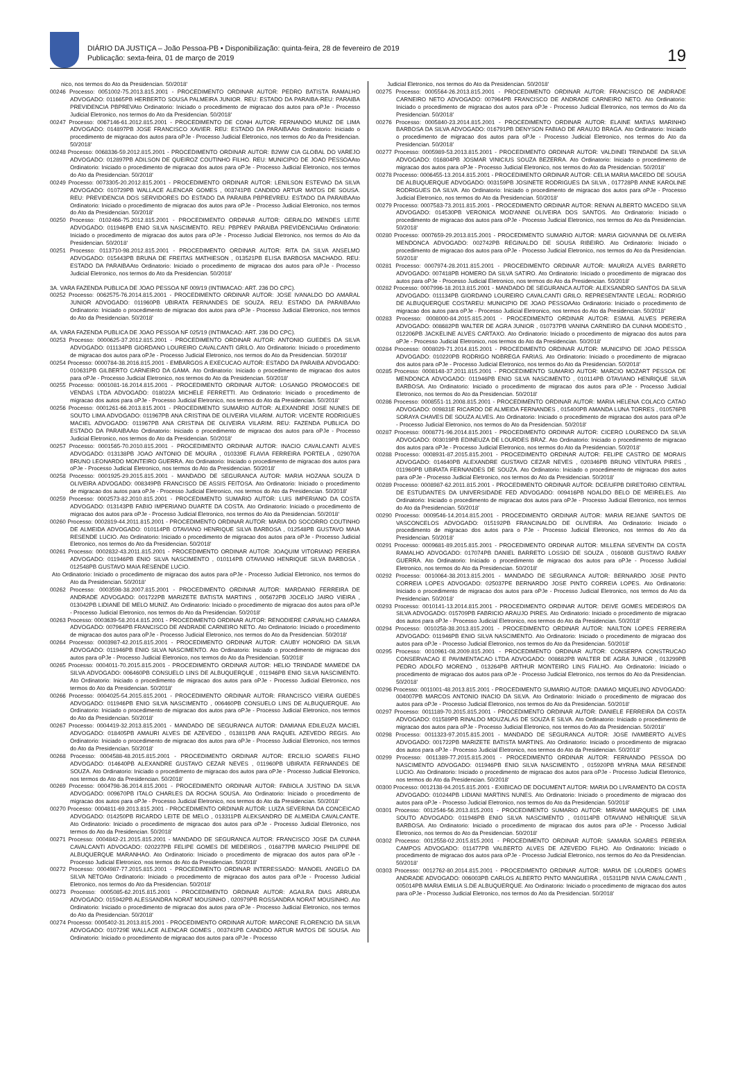DIÁRIO DA JUSTIÇA – João Pessoa-PB • Disponibilização: quinta-feira, 28 de fevereiro de 2019
Publicação: sexta-feira, 01 de março de 2019
19
nico, nos termos do Ato da Presidencian. 50/2018'
00246 Processo: 0051002-75.2013.815.2001 - PROCEDIMENTO ORDINAR AUTOR: PEDRO BATISTA RAMALHO ADVOGADO: 011665PB HERBERTO SOUSA PALMEIRA JUNIOR. REU: ESTADO DA PARAIBA-REU: PARAIBA PREVIDENCIA PBPREVAto Ordinatorio: Iniciado o procedimento de migracao dos autos para oPJe - Processo Judicial Eletronico, nos termos do Ato da Presidencian. 50/2018'
00247 Processo: 0067146-61.2012.815.2001 - PROCEDIMENTO DE CONH AUTOR: FERNANDO MUNIZ DE LIMA ADVOGADO: 014897PB JOSE FRANCISCO XAVIER. REU: ESTADO DA PARAIBAAto Ordinatorio: Iniciado o procedimento de migracao dos autos para oPJe - Processo Judicial Eletronico, nos termos do Ato da Presidencian. 50/2018'
00248 Processo: 0068336-59.2012.815.2001 - PROCEDIMENTO ORDINAR AUTOR: B2WW CIA GLOBAL DO VAREJO ADVOGADO: 012897PB ADILSON DE QUEIROZ COUTINHO FILHO. REU: MUNICIPIO DE JOAO PESSOAAto Ordinatorio: Iniciado o procedimento de migracao dos autos para oPJe - Processo Judicial Eletronico, nos termos do Ato da Presidencian. 50/2018'
00249 Processo: 0073305-20.2012.815.2001 - PROCEDIMENTO ORDINAR AUTOR: LENILSON ESTEVAO DA SILVA ADVOGADO: 010729PB WALLACE ALENCAR GOMES , 003741PB CANDIDO ARTUR MATOS DE SOUSA. REU: PREVIDENCIA DOS SERVIDORES DO ESTADO DA PARAIBA PBPREVREU: ESTADO DA PARAIBAAto Ordinatorio: Iniciado o procedimento de migracao dos autos para oPJe - Processo Judicial Eletronico, nos termos do Ato da Presidencian. 50/2018'
00250 Processo: 0102466-75.2012.815.2001 - PROCEDIMENTO ORDINAR AUTOR: GERALDO MENDES LEITE ADVOGADO: 011946PB ENIO SILVA NASCIMENTO. REU: PBPREV PARAIBA PREVIDENCIAAto Ordinatorio: Iniciado o procedimento de migracao dos autos para oPJe - Processo Judicial Eletronico, nos termos do Ato da Presidencian. 50/2018'
00251 Processo: 0113710-98.2012.815.2001 - PROCEDIMENTO ORDINAR AUTOR: RITA DA SILVA ANSELMO ADVOGADO: 015443PB BRUNA DE FREITAS MATHIESON , 013521PB ELISA BARBOSA MACHADO. REU: ESTADO DA PARAIBAAto Ordinatorio: Iniciado o procedimento de migracao dos autos para oPJe - Processo Judicial Eletronico, nos termos do Ato da Presidencian. 50/2018'
3A. VARA FAZENDA PUBLICA DE JOAO PESSOA NF 009/19 (INTIMACAO: ART. 236 DO CPC).
00252 Processo: 0062575-76.2014.815.2001 - PROCEDIMENTO ORDINAR AUTOR: JOSE IVANALDO DO AMARAL JUNIOR ADVOGADO: 011960PB UBIRATA FERNANDES DE SOUZA. REU: ESTADO DA PARAIBAAto Ordinatorio: Iniciado o procedimento de migracao dos autos para oPJe - Processo Judicial Eletronico, nos termos do Ato da Presidencian. 50/2018'
4A. VARA FAZENDA PUBLICA DE JOAO PESSOA NF 025/19 (INTIMACAO: ART. 236 DO CPC).
00253 Processo: 0000625-37.2012.815.2001 - PROCEDIMENTO ORDINAR AUTOR: ANTONIO GUEDES DA SILVA ADVOGADO: 011134PB GIORDANO LOUREIRO CAVALCANTI GRILO. Ato Ordinatorio: Iniciado o procedimento de migracao dos autos para oPJe - Processo Judicial Eletronico, nos termos do Ato da Presidencian. 50/2018'
00254 Processo: 0000784-38.2016.815.2001 - EMBARGOS A EXECUCAO AUTOR: ESTADO DA PARAIBA ADVOGADO: 010631PB GILBERTO CARNEIRO DA GAMA. Ato Ordinatorio: Iniciado o procedimento de migracao dos autos para oPJe - Processo Judicial Eletronico, nos termos do Ato da Presidencian. 50/2018'
00255 Processo: 0001081-16.2014.815.2001 - PROCEDIMENTO ORDINAR AUTOR: LOSANGO PROMOCOES DE VENDAS LTDA ADVOGADO: 018022A MICHELE FERRETTI. Ato Ordinatorio: Iniciado o procedimento de migracao dos autos para oPJe - Processo Judicial Eletronico, nos termos do Ato da Presidencian. 50/2018'
00256 Processo: 0001261-66.2013.815.2001 - PROCEDIMENTO SUMARIO AUTOR: ALEXANDRE JOSE NUNES DE SOUTO LIMA ADVOGADO: 011967PB ANA CRISTINA DE OLIVEIRA VILARIM. AUTOR: VICENTE RODRIGUES MACIEL ADVOGADO: 011967PB ANA CRISTINA DE OLIVEIRA VILARIM. REU: FAZENDA PUBLICA DO ESTADO DA PARAIBAAto Ordinatorio: Iniciado o procedimento de migracao dos autos para oPJe - Processo Judicial Eletronico, nos termos do Ato da Presidencian. 50/2018'
00257 Processo: 0001565-70.2010.815.2001 - PROCEDIMENTO ORDINAR AUTOR: INACIO CAVALCANTI ALVES ADVOGADO: 013138PB JOAO ANTONIO DE MOURA , 010339E FLAVIA FERREIRA PORTELA , 029070A BRUNO LEONARDO MONTEIRO GUERRA. Ato Ordinatorio: Iniciado o procedimento de migracao dos autos para oPJe - Processo Judicial Eletronico, nos termos do Ato da Presidencian. 50/2018'
00258 Processo: 0001925-29.2015.815.2001 - MANDADO DE SEGURANCA AUTOR: MARIA HOZANA SOUZA D OLIVEIRA ADVOGADO: 008349PB FRANCISCO DE ASSIS FEITOSA. Ato Ordinatorio: Iniciado o procedimento de migracao dos autos para oPJe - Processo Judicial Eletronico, nos termos do Ato da Presidencian. 50/2018'
00259 Processo: 0002573-82.2010.815.2001 - PROCEDIMENTO SUMARIO AUTOR: LUIS IMPERIANO DA COSTA ADVOGADO: 013143PB FABIO IMPERIANO DUARTE DA COSTA. Ato Ordinatorio: Iniciado o procedimento de migracao dos autos para oPJe - Processo Judicial Eletronico, nos termos do Ato da Presidencian. 50/2018'
00260 Processo: 0002819-44.2011.815.2001 - PROCEDIMENTO ORDINAR AUTOR: MARIA DO SOCORRO COUTINHO DE ALMEIDA ADVOGADO: 010114PB OTAVIANO HENRIQUE SILVA BARBOSA , 012548PB GUSTAVO MAIA RESENDE LUCIO. Ato Ordinatorio: Iniciado o procedimento de migracao dos autos para oPJe - Processo Judicial Eletronico, nos termos do Ato da Presidencian. 50/2018'
00261 Processo: 0002832-43.2011.815.2001 - PROCEDIMENTO ORDINAR AUTOR: JOAQUIM VITORIANO PEREIRA ADVOGADO: 011946PB ENIO SILVA NASCIMENTO , 010114PB OTAVIANO HENRIQUE SILVA BARBOSA , 012548PB GUSTAVO MAIA RESENDE LUCIO.
Ato Ordinatorio: Iniciado o procedimento de migracao dos autos para oPJe - Processo Judicial Eletronico, nos termos do Ato da Presidencian. 50/2018'
00262 Processo: 0003598-38.2007.815.2001 - PROCEDIMENTO ORDINAR AUTOR: MARDANIO FERREIRA DE ANDRADE ADVOGADO: 001722PB MARIZETE BATISTA MARTINS , 005672PB JOCELIO JAIRO VIEIRA , 013042PB LIDIANE DE MELO MUNIZ. Ato Ordinatorio: Iniciado o procedimento de migracao dos autos para oPJe - Processo Judicial Eletronico, nos termos do Ato da Presidencian. 50/2018'
00263 Processo: 0003639-58.2014.815.2001 - PROCEDIMENTO ORDINAR AUTOR: RENODIERE CARVALHO CAMARA ADVOGADO: 007964PB FRANCISCO DE ANDRADE CARNEIRO NETO. Ato Ordinatorio: Iniciado o procedimento de migracao dos autos para oPJe - Processo Judicial Eletronico, nos termos do Ato da Presidencian. 50/2018'
00264 Processo: 0003987-42.2015.815.2001 - PROCEDIMENTO ORDINAR AUTOR: CAUBY HONORIO DA SILVA ADVOGADO: 011946PB ENIO SILVA NASCIMENTO. Ato Ordinatorio: Iniciado o procedimento de migracao dos autos para oPJe - Processo Judicial Eletronico, nos termos do Ato da Presidencian. 50/2018'
00265 Processo: 0004011-70.2015.815.2001 - PROCEDIMENTO ORDINAR AUTOR: HELIO TRINDADE MAMEDE DA SILVA ADVOGADO: 006460PB CONSUELO LINS DE ALBUQUERQUE , 011946PB ENIO SILVA NASCIMENTO. Ato Ordinatorio: Iniciado o procedimento de migracao dos autos para oPJe - Processo Judicial Eletronico, nos termos do Ato da Presidencian. 50/2018'
00266 Processo: 0004025-54.2015.815.2001 - PROCEDIMENTO ORDINAR AUTOR: FRANCISCO VIEIRA GUEDES ADVOGADO: 011946PB ENIO SILVA NASCIMENTO , 006460PB CONSUELO LINS DE ALBUQUERQUE. Ato Ordinatorio: Iniciado o procedimento de migracao dos autos para oPJe - Processo Judicial Eletronico, nos termos do Ato da Presidencian. 50/2018'
00267 Processo: 0004419-32.2013.815.2001 - MANDADO DE SEGURANCA AUTOR: DAMIANA EDILEUZA MACIEL ADVOGADO: 018405PB AMAURI ALVES DE AZEVEDO , 013811PB ANA RAQUEL AZEVEDO REGIS. Ato Ordinatorio: Iniciado o procedimento de migracao dos autos para oPJe - Processo Judicial Eletronico, nos termos do Ato da Presidencian. 50/2018'
00268 Processo: 0004588-48.2015.815.2001 - PROCEDIMENTO ORDINAR AUTOR: ERCILIO SOARES FILHO ADVOGADO: 014640PB ALEXANDRE GUSTAVO CEZAR NEVES , 011960PB UBIRATA FERNANDES DE SOUZA. Ato Ordinatorio: Iniciado o procedimento de migracao dos autos para oPJe - Processo Judicial Eletronico, nos termos do Ato da Presidencian. 50/2018'
00269 Processo: 0004798-36.2014.815.2001 - PROCEDIMENTO ORDINAR AUTOR: FABIOLA JUSTINO DA SILVA ADVOGADO: 009670PB ITALO CHARLES DA ROCHA SOUSA. Ato Ordinatorio: Iniciado o procedimento de migracao dos autos para oPJe - Processo Judicial Eletronico, nos termos do Ato da Presidencian. 50/2018'
00270 Processo: 0004811-69.2013.815.2001 - PROCEDIMENTO ORDINAR AUTOR: LUIZA SEVERINA DA CONCEICAO ADVOGADO: 014250PB RICARDO LEITE DE MELO , 013311PB ALEKSANDRO DE ALMEIDA CAVALCANTE. Ato Ordinatorio: Iniciado o procedimento de migracao dos autos para oPJe - Processo Judicial Eletronico, nos termos do Ato da Presidencian. 50/2018'
00271 Processo: 0004842-21.2015.815.2001 - MANDADO DE SEGURANCA AUTOR: FRANCISCO JOSE DA CUNHA CAVALCANTI ADVOGADO: 020227PB FELIPE GOMES DE MEDEIROS , 016877PB MARCIO PHILIPPE DE ALBUQUERQUE MARANHAO. Ato Ordinatorio: Iniciado o procedimento de migracao dos autos para oPJe - Processo Judicial Eletronico, nos termos do Ato da Presidencian. 50/2018'
00272 Processo: 0004987-77.2015.815.2001 - PROCEDIMENTO ORDINAR INTERESSADO: MANOEL ANGELO DA SILVA NETOAto Ordinatorio: Iniciado o procedimento de migracao dos autos para oPJe - Processo Judicial Eletronico, nos termos do Ato da Presidencian. 50/2018'
00273 Processo: 0005085-62.2015.815.2001 - PROCEDIMENTO ORDINAR AUTOR: AGAILRA DIAS ARRUDA ADVOGADO: 015942PB ALESSANDRA NORAT MOUSINHO , 020979PB ROSSANDRA NORAT MOUSINHO. Ato Ordinatorio: Iniciado o procedimento de migracao dos autos para oPJe - Processo Judicial Eletronico, nos termos do Ato da Presidencian. 50/2018'
00274 Processo: 0005402-31.2013.815.2001 - PROCEDIMENTO ORDINAR AUTOR: MARCONE FLORENCIO DA SILVA ADVOGADO: 010729E WALLACE ALENCAR GOMES , 003741PB CANDIDO ARTUR MATOS DE SOUSA. Ato Ordinatorio: Iniciado o procedimento de migracao dos autos para oPJe - Processo
Judicial Eletronico, nos termos do Ato da Presidencian. 50/2018'
00275 Processo: 0005564-26.2013.815.2001 - PROCEDIMENTO ORDINAR AUTOR: FRANCISCO DE ANDRADE CARNEIRO NETO ADVOGADO: 007964PB FRANCISCO DE ANDRADE CARNEIRO NETO. Ato Ordinatorio: Iniciado o procedimento de migracao dos autos para oPJe - Processo Judicial Eletronico, nos termos do Ato da Presidencian. 50/2018'
00276 Processo: 0005840-23.2014.815.2001 - PROCEDIMENTO ORDINAR AUTOR: ELAINE MATIAS MARINHO BARBOSA DA SILVA ADVOGADO: 016791PB DENYSON FABIAO DE ARAUJO BRAGA. Ato Ordinatorio: Iniciado o procedimento de migracao dos autos para oPJe - Processo Judicial Eletronico, nos termos do Ato da Presidencian. 50/2018'
00277 Processo: 0005989-53.2013.815.2001 - PROCEDIMENTO ORDINAR AUTOR: VALDINEI TRINDADE DA SILVA ADVOGADO: 016804PB JOSMAR VINICIUS SOUZA BEZERRA. Ato Ordinatorio: Iniciado o procedimento de migracao dos autos para oPJe - Processo Judicial Eletronico, nos termos do Ato da Presidencian. 50/2018'
00278 Processo: 0006455-13.2014.815.2001 - PROCEDIMENTO ORDINAR AUTOR: CELIA MARIA MACEDO DE SOUSA DE ALBUQUERQUE ADVOGADO: 003159PB JOSINETE RODRIGUES DA SILVA , 017728PB ANNE KAROLINE RODRIGUES DA SILVA. Ato Ordinatorio: Iniciado o procedimento de migracao dos autos para oPJe - Processo Judicial Eletronico, nos termos do Ato da Presidencian. 50/2018'
00279 Processo: 0007583-73.2011.815.2001 - PROCEDIMENTO ORDINAR AUTOR: RENAN ALBERTO MACEDO SILVA ADVOGADO: 014530PB VERONICA MOD'ANNE OLIVEIRA DOS SANTOS. Ato Ordinatorio: Iniciado o procedimento de migracao dos autos para oPJe - Processo Judicial Eletronico, nos termos do Ato da Presidencian. 50/2018'
00280 Processo: 0007659-29.2013.815.2001 - PROCEDIMENTO SUMARIO AUTOR: MARIA GIOVANNA DE OLIVEIRA MENDONCA ADVOGADO: 002742PB REGINALDO DE SOUSA RIBEIRO. Ato Ordinatorio: Iniciado o procedimento de migracao dos autos para oPJe - Processo Judicial Eletronico, nos termos do Ato da Presidencian. 50/2018'
00281 Processo: 0007974-28.2011.815.2001 - PROCEDIMENTO ORDINAR AUTOR: MAURIZA ALVES BARRETO ADVOGADO: 007418PB HOMERO DA SILVA SATIRO. Ato Ordinatorio: Iniciado o procedimento de migracao dos autos para oPJe - Processo Judicial Eletronico, nos termos do Ato da Presidencian. 50/2018'
00282 Processo: 0007996-18.2013.815.2001 - MANDADO DE SEGURANCA AUTOR: ALEXSANDRO SANTOS DA SILVA ADVOGADO: 011134PB GIORDANO LOUREIRO CAVALCANTI GRILO. REPRESENTANTE LEGAL: RODRIGO DE ALBUQUERQUE COSTAREU: MUNICIPIO DE JOAO PESSOAAto Ordinatorio: Iniciado o procedimento de migracao dos autos para oPJe - Processo Judicial Eletronico, nos termos do Ato da Presidencian. 50/2018'
00283 Processo: 0008000-84.2015.815.2001 - PROCEDIMENTO ORDINAR AUTOR: ESMAIL ALVES PEREIRA ADVOGADO: 008682PB WALTER DE AGRA JUNIOR , 010737PB VANINA CARNEIRO DA CUNHA MODESTO , 012206PB JACKELINE ALVES CARTAXO. Ato Ordinatorio: Iniciado o procedimento de migracao dos autos para oPJe - Processo Judicial Eletronico, nos termos do Ato da Presidencian. 50/2018'
00284 Processo: 0008029-71.2014.815.2001 - PROCEDIMENTO ORDINAR AUTOR: MUNICIPIO DE JOAO PESSOA ADVOGADO: 010220PB RODRIGO NOBREGA FARIAS. Ato Ordinatorio: Iniciado o procedimento de migracao dos autos para oPJe - Processo Judicial Eletronico, nos termos do Ato da Presidencian. 50/2018'
00285 Processo: 0008148-37.2011.815.2001 - PROCEDIMENTO SUMARIO AUTOR: MARCIO MOZART PESSOA DE MENDONCA ADVOGADO: 011946PB ENIO SILVA NASCIMENTO , 010114PB OTAVIANO HENRIQUE SILVA BARBOSA. Ato Ordinatorio: Iniciado o procedimento de migracao dos autos para oPJe - Processo Judicial Eletronico, nos termos do Ato da Presidencian. 50/2018'
00286 Processo: 0008551-11.2008.815.2001 - PROCEDIMENTO ORDINAR AUTOR: MARIA HELENA COLACO CATAO ADVOGADO: 009831E RICARDO DE ALMEIDA FERNANDES , 015400PB AMANDA LUNA TORRES , 010576PB SORAYA CHAVES DE SOUZA ALVES. Ato Ordinatorio: Iniciado o procedimento de migracao dos autos para oPJe - Processo Judicial Eletronico, nos termos do Ato da Presidencian. 50/2018'
00287 Processo: 0008771-96.2014.815.2001 - PROCEDIMENTO ORDINAR AUTOR: CICERO LOURENCO DA SILVA ADVOGADO: 003019PB EDINEUZA DE LOURDES BRAZ. Ato Ordinatorio: Iniciado o procedimento de migracao dos autos para oPJe - Processo Judicial Eletronico, nos termos do Ato da Presidencian. 50/2018'
00288 Processo: 0008931-87.2015.815.2001 - PROCEDIMENTO ORDINAR AUTOR: FELIPE CASTRO DE MORAIS ADVOGADO: 014640PB ALEXANDRE GUSTAVO CEZAR NEVES , 020346PB BRUNO VENTURA PIRES , 011960PB UBIRATA FERNANDES DE SOUZA. Ato Ordinatorio: Iniciado o procedimento de migracao dos autos para oPJe - Processo Judicial Eletronico, nos termos do Ato da Presidencian. 50/2018'
00289 Processo: 0008987-62.2011.815.2001 - PROCEDIMENTO ORDINAR AUTOR: DCE/UFPB DIRETORIO CENTRAL DE ESTUDANTES DA UNIVERSIDADE FED ADVOGADO: 009416PB NOALDO BELO DE MEIRELES. Ato Ordinatorio: Iniciado o procedimento de migracao dos autos para oPJe - Processo Judicial Eletronico, nos termos do Ato da Presidencian. 50/2018'
00290 Processo: 0009546-14.2014.815.2001 - PROCEDIMENTO ORDINAR AUTOR: MARIA REJANE SANTOS DE VASCONCELOS ADVOGADO: 015192PB FRANCINALDO DE OLIVEIRA. Ato Ordinatorio: Iniciado o procedimento de migracao dos autos para o PJe - Processo Judicial Eletronico, nos termos do Ato da Presidencian. 50/2018'
00291 Processo: 0009681-89.2015.815.2001 - PROCEDIMENTO ORDINAR AUTOR: MILLENA SEVENTH DA COSTA RAMALHO ADVOGADO: 017074PB DANIEL BARRETO LOSSIO DE SOUZA , 016080B GUSTAVO RABAY GUERRA. Ato Ordinatorio: Iniciado o procedimento de migracao dos autos para oPJe - Processo Judicial Eletronico, nos termos do Ato da Presidencian. 50/2018'
00292 Processo: 0010064-38.2013.815.2001 - MANDADO DE SEGURANCA AUTOR: BERNARDO JOSE PINTO CORREIA LOPES ADVOGADO: 025037PE BERNARDO JOSE PINTO CORREIA LOPES. Ato Ordinatorio: Iniciado o procedimento de migracao dos autos para oPJe - Processo Judicial Eletronico, nos termos do Ato da Presidencian. 50/2018'
00293 Processo: 0010141-13.2014.815.2001 - PROCEDIMENTO ORDINAR AUTOR: DEIVE GOMES MEDEIROS DA SILVA ADVOGADO: 015709PB FABRICIO ARAUJO PIRES. Ato Ordinatorio: Iniciado o procedimento de migracao dos autos para oPJe - Processo Judicial Eletronico, nos termos do Ato da Presidencian. 50/2018'
00294 Processo: 0010258-38.2013.815.2001 - PROCEDIMENTO ORDINAR AUTOR: NAILTON LOPES FERREIRA ADVOGADO: 011946PB ENIO SILVA NASCIMENTO. Ato Ordinatorio: Iniciado o procedimento de migracao dos autos para oPJe - Processo Judicial Eletronico, nos termos do Ato da Presidencian. 50/2018'
00295 Processo: 0010961-08.2009.815.2001 - PROCEDIMENTO ORDINAR AUTOR: CONSERPA CONSTRUCAO CONSERVACAO E PAVIMENTACAO LTDA ADVOGADO: 008682PB WALTER DE AGRA JUNIOR , 013299PB PEDRO ADOLFO MORENO , 013264PB ARTHUR MONTEIRO LINS FIALHO. Ato Ordinatorio: Iniciado o procedimento de migracao dos autos para oPJe - Processo Judicial Eletronico, nos termos do Ato da Presidencian. 50/2018'
00296 Processo: 0011001-48.2013.815.2001 - PROCEDIMENTO SUMARIO AUTOR: DAMIAO MIQUELINO ADVOGADO: 004007PB MARCOS ANTONIO INACIO DA SILVA. Ato Ordinatorio: Iniciado o procedimento de migracao dos autos para oPJe - Processo Judicial Eletronico, nos termos do Ato da Presidencian. 50/2018'
00297 Processo: 0011189-70.2015.815.2001 - PROCEDIMENTO ORDINAR AUTOR: DANIELE FERREIRA DA COSTA ADVOGADO: 011589PB RINALDO MOUZALAS DE SOUZA E SILVA. Ato Ordinatorio: Iniciado o procedimento de migracao dos autos para oPJe - Processo Judicial Eletronico, nos termos do Ato da Presidencian. 50/2018'
00298 Processo: 0011323-97.2015.815.2001 - MANDADO DE SEGURANCA AUTOR: JOSE IVAMBERTO ALVES ADVOGADO: 001722PB MARIZETE BATISTA MARTINS. Ato Ordinatorio: Iniciado o procedimento de migracao dos autos para oPJe - Processo Judicial Eletronico, nos termos do Ato da Presidencian. 50/2018'
00299 Processo: 0011389-77.2015.815.2001 - PROCEDIMENTO ORDINAR AUTOR: FERNANDO PESSOA DO NASCIMENTO ADVOGADO: 011946PB ENIO SILVA NASCIMENTO , 015920PB MYRNA MAIA RESENDE LUCIO. Ato Ordinatorio: Iniciado o procedimento de migracao dos autos para oPJe - Processo Judicial Eletronico, nos termos do Ato da Presidencian. 50/2018'
00300 Processo: 0012138-94.2015.815.2001 - EXIBICAO DE DOCUMENT AUTOR: MARIA DO LIVRAMENTO DA COSTA ADVOGADO: 010244PB LIDIANI MARTINS NUNES. Ato Ordinatorio: Iniciado o procedimento de migracao dos autos para oPJe - Processo Judicial Eletronico, nos termos do Ato da Presidencian. 50/2018'
00301 Processo: 0012546-56.2013.815.2001 - PROCEDIMENTO SUMARIO AUTOR: MIRIAM MARQUES DE LIMA SOUTO ADVOGADO: 011946PB ENIO SILVA NASCIMENTO , 010114PB OTAVIANO HENRIQUE SILVA BARBOSA. Ato Ordinatorio: Iniciado o procedimento de migracao dos autos para oPJe - Processo Judicial Eletronico, nos termos do Ato da Presidencian. 50/2018'
00302 Processo: 0012558-02.2015.815.2001 - PROCEDIMENTO ORDINAR AUTOR: SAMARA SOARES PEREIRA CAMPOS ADVOGADO: 011477PB VALBERTO ALVES DE AZEVEDO FILHO. Ato Ordinatorio: Iniciado o procedimento de migracao dos autos para oPJe - Processo Judicial Eletronico, nos termos do Ato da Presidencian. 50/2018'
00303 Processo: 0012762-80.2014.815.2001 - PROCEDIMENTO ORDINAR AUTOR: MARIA DE LOURDES GOMES ANDRADE ADVOGADO: 006003PB CARLOS ALBERTO PINTO MANGUEIRA , 015311PB NIVIA CAVALCANTI , 005014PB MARIA EMILIA S.DE ALBUQUERQUE. Ato Ordinatorio: Iniciado o procedimento de migracao dos autos para oPJe - Processo Judicial Eletronico, nos termos do Ato da Presidencian. 50/2018'